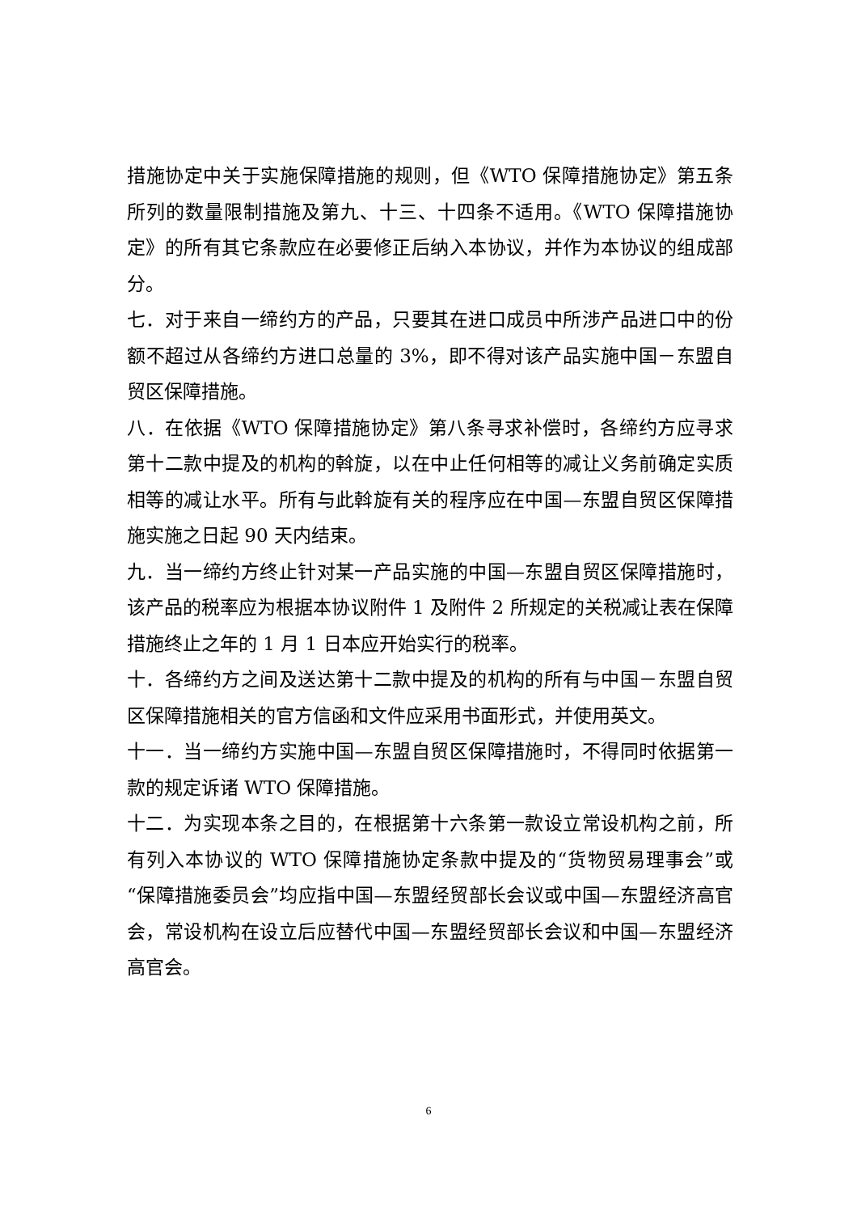措施协定中关于实施保障措施的规则，但《WTO 保障措施协定》第五条所列的数量限制措施及第九、十三、十四条不适用。《WTO 保障措施协定》的所有其它条款应在必要修正后纳入本协议，并作为本协议的组成部分。
七．对于来自一缔约方的产品，只要其在进口成员中所涉产品进口中的份额不超过从各缔约方进口总量的 3%，即不得对该产品实施中国－东盟自贸区保障措施。
八．在依据《WTO 保障措施协定》第八条寻求补偿时，各缔约方应寻求第十二款中提及的机构的斡旋，以在中止任何相等的减让义务前确定实质相等的减让水平。所有与此斡旋有关的程序应在中国—东盟自贸区保障措施实施之日起 90 天内结束。
九．当一缔约方终止针对某一产品实施的中国—东盟自贸区保障措施时，该产品的税率应为根据本协议附件 1 及附件 2 所规定的关税减让表在保障措施终止之年的 1 月 1 日本应开始实行的税率。
十．各缔约方之间及送达第十二款中提及的机构的所有与中国－东盟自贸区保障措施相关的官方信函和文件应采用书面形式，并使用英文。
十一．当一缔约方实施中国—东盟自贸区保障措施时，不得同时依据第一款的规定诉诸 WTO 保障措施。
十二．为实现本条之目的，在根据第十六条第一款设立常设机构之前，所有列入本协议的 WTO 保障措施协定条款中提及的“货物贸易理事会”或“保障措施委员会”均应指中国—东盟经贸部长会议或中国—东盟经济高官会，常设机构在设立后应替代中国—东盟经贸部长会议和中国—东盟经济高官会。
6